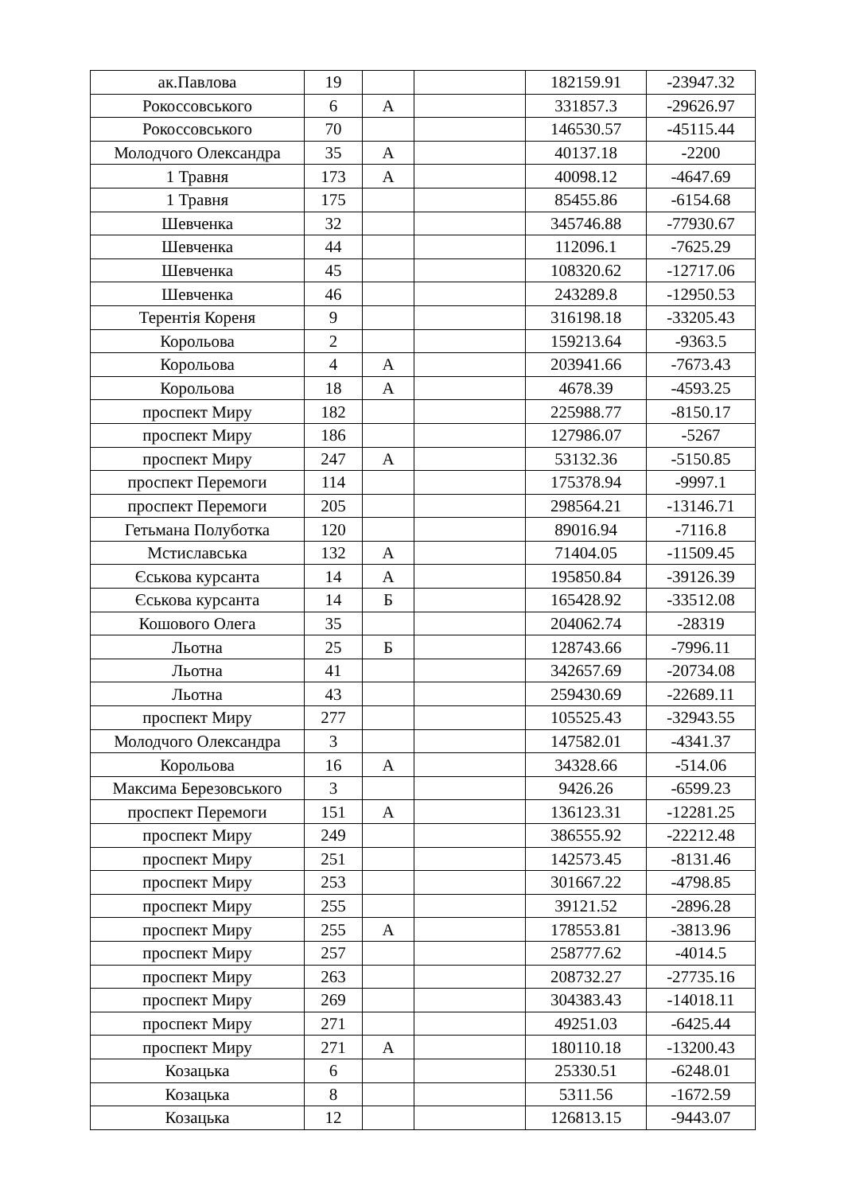| ак.Павлова | 19 | | | 182159.91 | -23947.32 |
| Рокоссовського | 6 | А | | 331857.3 | -29626.97 |
| Рокоссовського | 70 | | | 146530.57 | -45115.44 |
| Молодчого Олександра | 35 | А | | 40137.18 | -2200 |
| 1 Травня | 173 | А | | 40098.12 | -4647.69 |
| 1 Травня | 175 | | | 85455.86 | -6154.68 |
| Шевченка | 32 | | | 345746.88 | -77930.67 |
| Шевченка | 44 | | | 112096.1 | -7625.29 |
| Шевченка | 45 | | | 108320.62 | -12717.06 |
| Шевченка | 46 | | | 243289.8 | -12950.53 |
| Терентія Кореня | 9 | | | 316198.18 | -33205.43 |
| Корольова | 2 | | | 159213.64 | -9363.5 |
| Корольова | 4 | А | | 203941.66 | -7673.43 |
| Корольова | 18 | А | | 4678.39 | -4593.25 |
| проспект Миру | 182 | | | 225988.77 | -8150.17 |
| проспект Миру | 186 | | | 127986.07 | -5267 |
| проспект Миру | 247 | А | | 53132.36 | -5150.85 |
| проспект Перемоги | 114 | | | 175378.94 | -9997.1 |
| проспект Перемоги | 205 | | | 298564.21 | -13146.71 |
| Гетьмана Полуботка | 120 | | | 89016.94 | -7116.8 |
| Мстиславська | 132 | А | | 71404.05 | -11509.45 |
| Єськова курсанта | 14 | А | | 195850.84 | -39126.39 |
| Єськова курсанта | 14 | Б | | 165428.92 | -33512.08 |
| Кошового Олега | 35 | | | 204062.74 | -28319 |
| Льотна | 25 | Б | | 128743.66 | -7996.11 |
| Льотна | 41 | | | 342657.69 | -20734.08 |
| Льотна | 43 | | | 259430.69 | -22689.11 |
| проспект Миру | 277 | | | 105525.43 | -32943.55 |
| Молодчого Олександра | 3 | | | 147582.01 | -4341.37 |
| Корольова | 16 | А | | 34328.66 | -514.06 |
| Максима Березовського | 3 | | | 9426.26 | -6599.23 |
| проспект Перемоги | 151 | А | | 136123.31 | -12281.25 |
| проспект Миру | 249 | | | 386555.92 | -22212.48 |
| проспект Миру | 251 | | | 142573.45 | -8131.46 |
| проспект Миру | 253 | | | 301667.22 | -4798.85 |
| проспект Миру | 255 | | | 39121.52 | -2896.28 |
| проспект Миру | 255 | А | | 178553.81 | -3813.96 |
| проспект Миру | 257 | | | 258777.62 | -4014.5 |
| проспект Миру | 263 | | | 208732.27 | -27735.16 |
| проспект Миру | 269 | | | 304383.43 | -14018.11 |
| проспект Миру | 271 | | | 49251.03 | -6425.44 |
| проспект Миру | 271 | А | | 180110.18 | -13200.43 |
| Козацька | 6 | | | 25330.51 | -6248.01 |
| Козацька | 8 | | | 5311.56 | -1672.59 |
| Козацька | 12 | | | 126813.15 | -9443.07 |